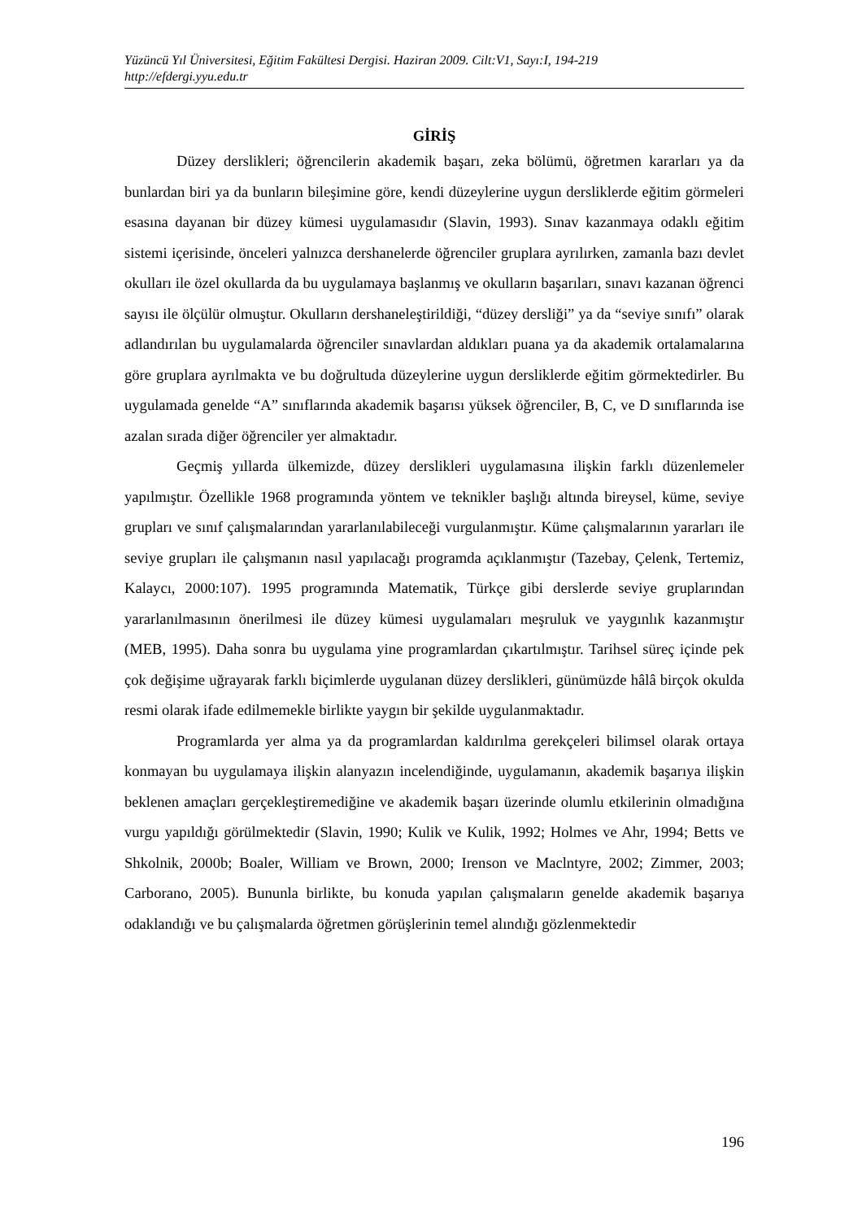Yüzüncü Yıl Üniversitesi, Eğitim Fakültesi Dergisi. Haziran 2009. Cilt:V1, Sayı:I, 194-219
http://efdergi.yyu.edu.tr
GİRİŞ
Düzey derslikleri; öğrencilerin akademik başarı, zeka bölümü, öğretmen kararları ya da bunlardan biri ya da bunların bileşimine göre, kendi düzeylerine uygun dersliklerde eğitim görmeleri esasına dayanan bir düzey kümesi uygulamasıdır (Slavin, 1993). Sınav kazanmaya odaklı eğitim sistemi içerisinde, önceleri yalnızca dershanelerde öğrenciler gruplara ayrılırken, zamanla bazı devlet okulları ile özel okullarda da bu uygulamaya başlanmış ve okulların başarıları, sınavı kazanan öğrenci sayısı ile ölçülür olmuştur. Okulların dershaneleştirildiği, “düzey dersliği” ya da “seviye sınıfı” olarak adlandırılan bu uygulamalarda öğrenciler sınavlardan aldıkları puana ya da akademik ortalamalarına göre gruplara ayrılmakta ve bu doğrultuda düzeylerine uygun dersliklerde eğitim görmektedirler. Bu uygulamada genelde “A” sınıflarında akademik başarısı yüksek öğrenciler, B, C, ve D sınıflarında ise azalan sırada diğer öğrenciler yer almaktadır.
Geçmiş yıllarda ülkemizde, düzey derslikleri uygulamasına ilişkin farklı düzenlemeler yapılmıştır. Özellikle 1968 programında yöntem ve teknikler başlığı altında bireysel, küme, seviye grupları ve sınıf çalışmalarından yararlanılabileceği vurgulanmıştır. Küme çalışmalarının yararları ile seviye grupları ile çalışmanın nasıl yapılacağı programda açıklanmıştır (Tazebay, Çelenk, Tertemiz, Kalaycı, 2000:107). 1995 programında Matematik, Türkçe gibi derslerde seviye gruplarından yararlanılmasının önerilmesi ile düzey kümesi uygulamaları meşruluk ve yaygınlık kazanmıştır (MEB, 1995). Daha sonra bu uygulama yine programlardan çıkartılmıştır. Tarihsel süreç içinde pek çok değişime uğrayarak farklı biçimlerde uygulanan düzey derslikleri, günümüzde hâlâ birçok okulda resmi olarak ifade edilmemekle birlikte yaygın bir şekilde uygulanmaktadır.
Programlarda yer alma ya da programlardan kaldırılma gerekçeleri bilimsel olarak ortaya konmayan bu uygulamaya ilişkin alanyazın incelendiğinde, uygulamanın, akademik başarıya ilişkin beklenen amaçları gerçekleştiremediğine ve akademik başarı üzerinde olumlu etkilerinin olmadığına vurgu yapıldığı görülmektedir (Slavin, 1990; Kulik ve Kulik, 1992; Holmes ve Ahr, 1994; Betts ve Shkolnik, 2000b; Boaler, William ve Brown, 2000; Irenson ve Maclntyre, 2002; Zimmer, 2003; Carborano, 2005). Bununla birlikte, bu konuda yapılan çalışmaların genelde akademik başarıya odaklandığı ve bu çalışmalarda öğretmen görüşlerinin temel alındığı gözlenmektedir
196